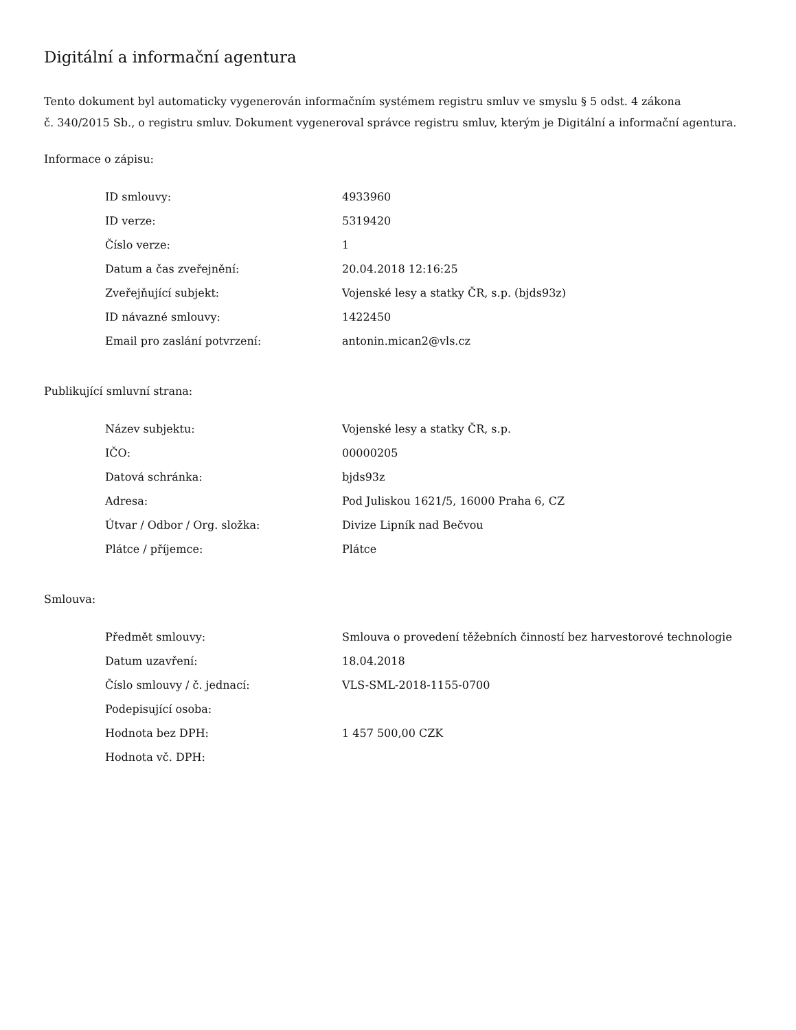Digitální a informační agentura
Tento dokument byl automaticky vygenerován informačním systémem registru smluv ve smyslu § 5 odst. 4 zákona
č. 340/2015 Sb., o registru smluv. Dokument vygeneroval správce registru smluv, kterým je Digitální a informační agentura.
Informace o zápisu:
| ID smlouvy: | 4933960 |
| ID verze: | 5319420 |
| Číslo verze: | 1 |
| Datum a čas zveřejnění: | 20.04.2018 12:16:25 |
| Zveřejňující subjekt: | Vojenské lesy a statky ČR, s.p. (bjds93z) |
| ID návazné smlouvy: | 1422450 |
| Email pro zaslání potvrzení: | antonin.mican2@vls.cz |
Publikující smluvní strana:
| Název subjektu: | Vojenské lesy a statky ČR, s.p. |
| IČO: | 00000205 |
| Datová schránka: | bjds93z |
| Adresa: | Pod Juliskou 1621/5, 16000 Praha 6, CZ |
| Útvar / Odbor / Org. složka: | Divize Lipník nad Bečvou |
| Plátce / příjemce: | Plátce |
Smlouva:
| Předmět smlouvy: | Smlouva o provedení těžebních činností bez harvestorové technologie |
| Datum uzavření: | 18.04.2018 |
| Číslo smlouvy / č. jednací: | VLS-SML-2018-1155-0700 |
| Podepisující osoba: | |
| Hodnota bez DPH: | 1 457 500,00 CZK |
| Hodnota vč. DPH: | |